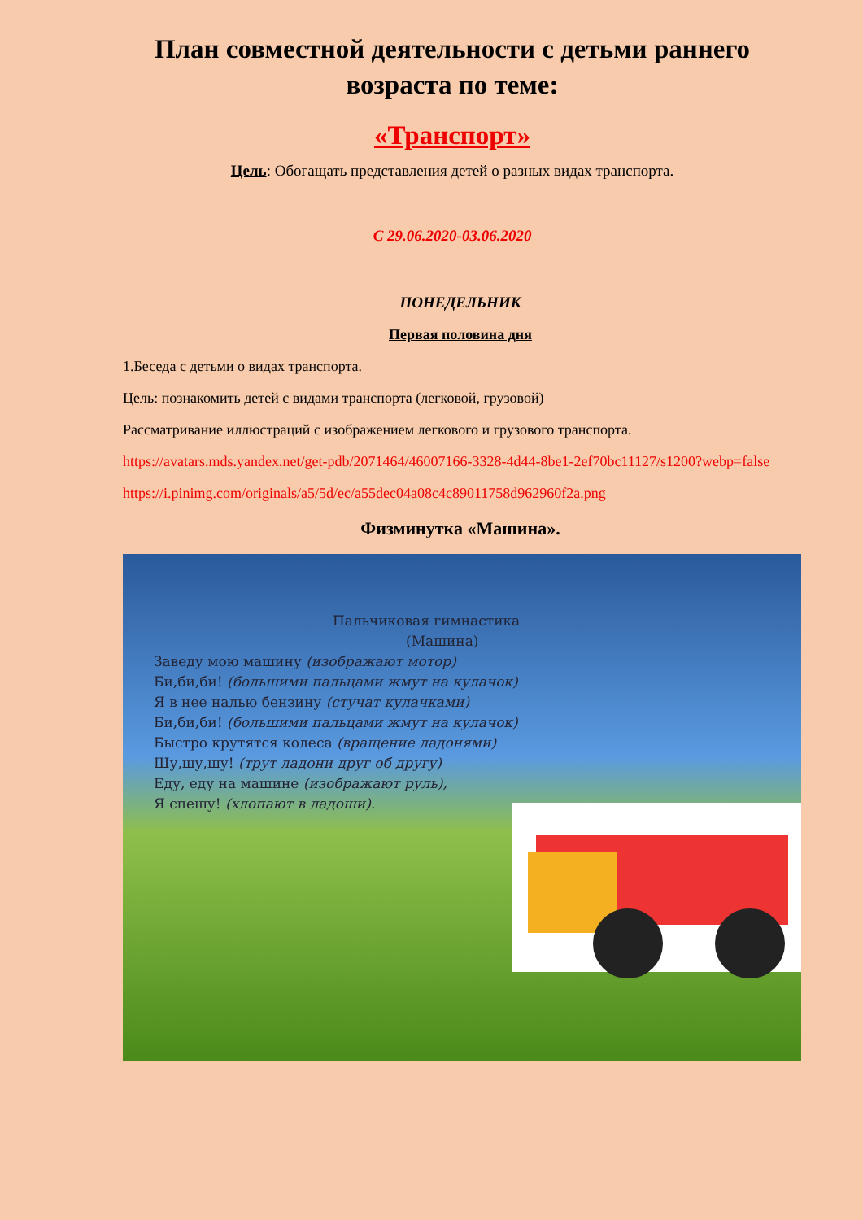План совместной деятельности с детьми раннего возраста по теме:
«Транспорт»
Цель: Обогащать представления детей о разных видах транспорта.
С 29.06.2020-03.06.2020
ПОНЕДЕЛЬНИК
Первая половина дня
1.Беседа с детьми о видах транспорта.
Цель: познакомить детей с видами транспорта (легковой, грузовой)
Рассматривание иллюстраций с изображением легкового и грузового транспорта.
https://avatars.mds.yandex.net/get-pdb/2071464/46007166-3328-4d44-8be1-2ef70bc11127/s1200?webp=false
https://i.pinimg.com/originals/a5/5d/ec/a55dec04a08c4c89011758d962960f2a.png
Физминутка «Машина».
Пальчиковая гимнастика
(Машина)
Заведу мою машину (изображают мотор)
Би,би,би! (большими пальцами жмут на кулачок)
Я в нее налью бензину (стучат кулачками)
Би,би,би! (большими пальцами жмут на кулачок)
Быстро крутятся колеса (вращение ладонями)
Шу,шу,шу! (трут ладони друг об другу)
Еду, еду на машине (изображают руль),
Я спешу! (хлопают в ладоши).